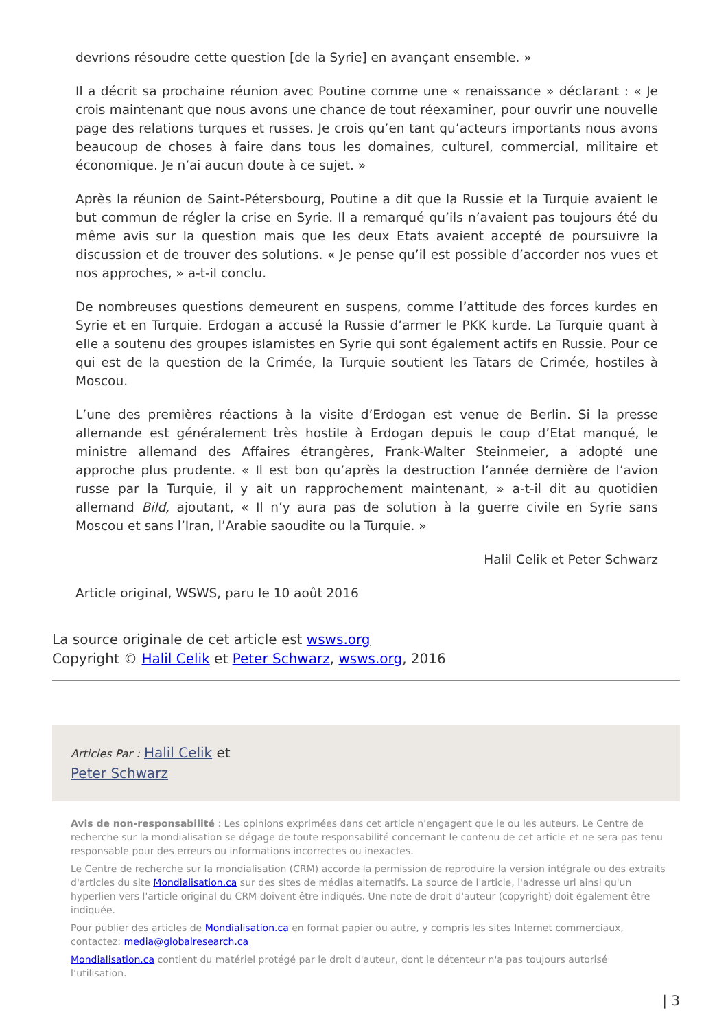devrions résoudre cette question [de la Syrie] en avançant ensemble. »
Il a décrit sa prochaine réunion avec Poutine comme une « renaissance » déclarant : « Je crois maintenant que nous avons une chance de tout réexaminer, pour ouvrir une nouvelle page des relations turques et russes. Je crois qu’en tant qu’acteurs importants nous avons beaucoup de choses à faire dans tous les domaines, culturel, commercial, militaire et économique. Je n’ai aucun doute à ce sujet. »
Après la réunion de Saint-Pétersbourg, Poutine a dit que la Russie et la Turquie avaient le but commun de régler la crise en Syrie. Il a remarqué qu’ils n’avaient pas toujours été du même avis sur la question mais que les deux Etats avaient accepté de poursuivre la discussion et de trouver des solutions. « Je pense qu’il est possible d’accorder nos vues et nos approches, » a-t-il conclu.
De nombreuses questions demeurent en suspens, comme l’attitude des forces kurdes en Syrie et en Turquie. Erdogan a accusé la Russie d’armer le PKK kurde. La Turquie quant à elle a soutenu des groupes islamistes en Syrie qui sont également actifs en Russie. Pour ce qui est de la question de la Crimée, la Turquie soutient les Tatars de Crimée, hostiles à Moscou.
L’une des premières réactions à la visite d’Erdogan est venue de Berlin. Si la presse allemande est généralement très hostile à Erdogan depuis le coup d’Etat manqué, le ministre allemand des Affaires étrangères, Frank-Walter Steinmeier, a adopté une approche plus prudente. « Il est bon qu’après la destruction l’année dernière de l’avion russe par la Turquie, il y ait un rapprochement maintenant, » a-t-il dit au quotidien allemand Bild, ajoutant, « Il n’y aura pas de solution à la guerre civile en Syrie sans Moscou et sans l’Iran, l’Arabie saoudite ou la Turquie. »
Halil Celik et Peter Schwarz
Article original, WSWS, paru le 10 août 2016
La source originale de cet article est wsws.org
Copyright © Halil Celik et Peter Schwarz, wsws.org, 2016
Articles Par : Halil Celik et
Peter Schwarz
Avis de non-responsabilité : Les opinions exprimées dans cet article n'engagent que le ou les auteurs. Le Centre de recherche sur la mondialisation se dégage de toute responsabilité concernant le contenu de cet article et ne sera pas tenu responsable pour des erreurs ou informations incorrectes ou inexactes.
Le Centre de recherche sur la mondialisation (CRM) accorde la permission de reproduire la version intégrale ou des extraits d'articles du site Mondialisation.ca sur des sites de médias alternatifs. La source de l'article, l'adresse url ainsi qu'un hyperlien vers l'article original du CRM doivent être indiqués. Une note de droit d'auteur (copyright) doit également être indiquée.
Pour publier des articles de Mondialisation.ca en format papier ou autre, y compris les sites Internet commerciaux, contactez: media@globalresearch.ca
Mondialisation.ca contient du matériel protégé par le droit d'auteur, dont le détenteur n'a pas toujours autorisé l’utilisation.
| 3